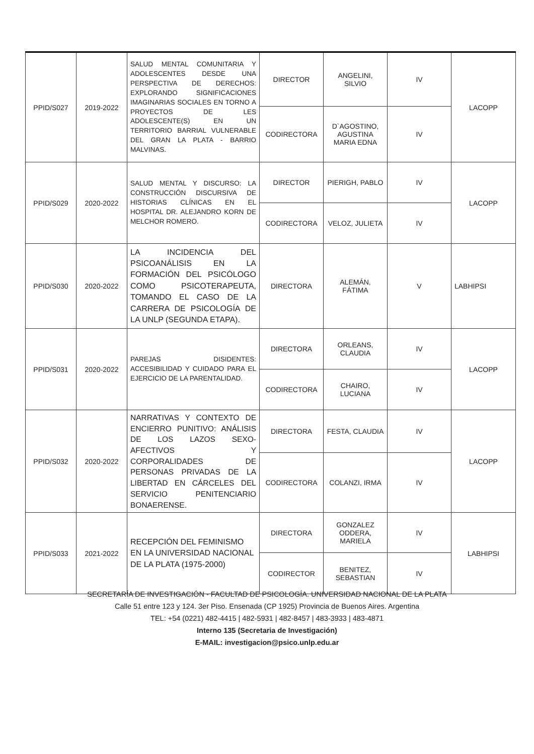| PPID/S027 | 2019-2022 | SALUD MENTAL COMUNITARIA Y ADOLESCENTES DESDE UNA PERSPECTIVA DE DERECHOS: EXPLORANDO SIGNIFICACIONES IMAGINARIAS SOCIALES EN TORNO A PROYECTOS DE LES ADOLESCENTE(S) EN UN TERRITORIO BARRIAL VULNERABLE DEL GRAN LA PLATA - BARRIO MALVINAS. | DIRECTOR | ANGELINI, SILVIO | IV | LACOPP |
| | | | CODIRECTORA | D`AGOSTINO, AGUSTINA MARIA EDNA | IV | |
| PPID/S029 | 2020-2022 | SALUD MENTAL Y DISCURSO: LA CONSTRUCCIÓN DISCURSIVA DE HISTORIAS CLÍNICAS EN EL HOSPITAL DR. ALEJANDRO KORN DE MELCHOR ROMERO. | DIRECTOR | PIERIGH, PABLO | IV | LACOPP |
| | | | CODIRECTORA | VELOZ, JULIETA | IV | |
| PPID/S030 | 2020-2022 | LA INCIDENCIA DEL PSICOANÁLISIS EN LA FORMACIÓN DEL PSICÓLOGO COMO PSICOTERAPEUTA, TOMANDO EL CASO DE LA CARRERA DE PSICOLOGÍA DE LA UNLP (SEGUNDA ETAPA). | DIRECTORA | ALEMÁN, FÁTIMA | V | LABHIPSI |
| PPID/S031 | 2020-2022 | PAREJAS DISIDENTES: ACCESIBILIDAD Y CUIDADO PARA EL EJERCICIO DE LA PARENTALIDAD. | DIRECTORA | ORLEANS, CLAUDIA | IV | LACOPP |
| | | | CODIRECTORA | CHAIRO, LUCIANA | IV | |
| PPID/S032 | 2020-2022 | NARRATIVAS Y CONTEXTO DE ENCIERRO PUNITIVO: ANÁLISIS DE LOS LAZOS SEXO-AFECTIVOS Y CORPORALIDADES DE PERSONAS PRIVADAS DE LA LIBERTAD EN CÁRCELES DEL SERVICIO PENITENCIARIO BONAERENSE. | DIRECTORA | FESTA, CLAUDIA | IV | LACOPP |
| | | | CODIRECTORA | COLANZI, IRMA | IV | |
| PPID/S033 | 2021-2022 | RECEPCIÓN DEL FEMINISMO EN LA UNIVERSIDAD NACIONAL DE LA PLATA (1975-2000) | DIRECTORA | GONZALEZ ODDERA, MARIELA | IV | LABHIPSI |
| | | | CODIRECTOR | BENITEZ, SEBASTIAN | IV | |
SECRETARÍA DE INVESTIGACIÓN - FACULTAD DE PSICOLOGÍA. UNIVERSIDAD NACIONAL DE LA PLATA
Calle 51 entre 123 y 124. 3er Piso. Ensenada (CP 1925) Provincia de Buenos Aires. Argentina
TEL: +54 (0221) 482-4415 | 482-5931 | 482-8457 | 483-3933 | 483-4871
Interno 135 (Secretaria de Investigación)
E-MAIL: investigacion@psico.unlp.edu.ar